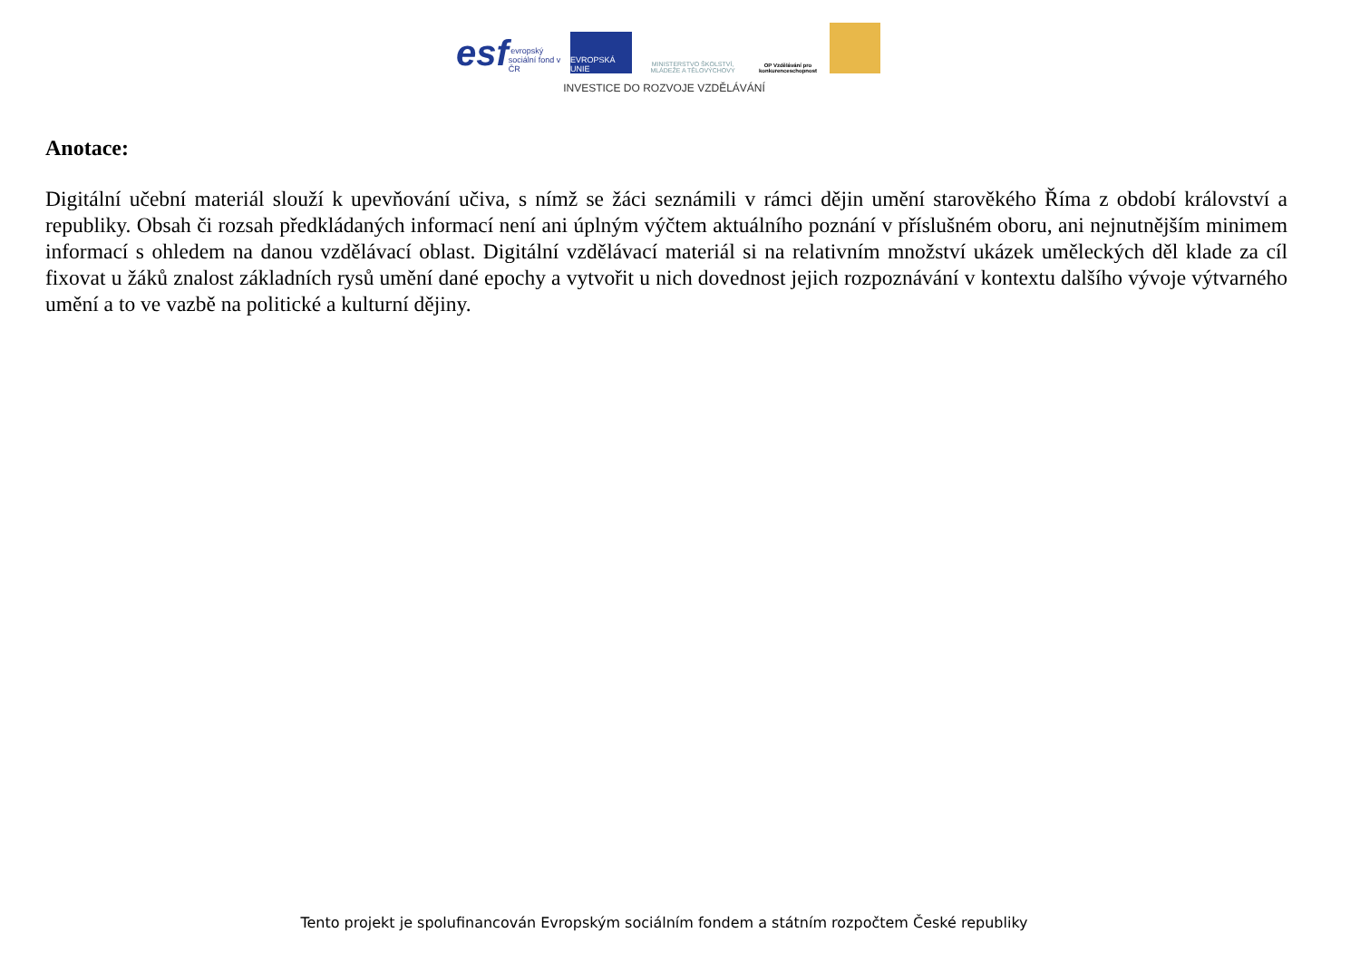esf evropský sociální fond v ČR
EVROPSKÁ UNIE
MINISTERSTVO ŠKOLSTVÍ, MLÁDEŽE A TĚLOVÝCHOVY
OP Vzdělávání pro konkurenceschopnost
INVESTICE DO ROZVOJE VZDĚLÁVÁNÍ
Anotace:
Digitální učební materiál slouží k upevňování učiva, s nímž se žáci seznámili v rámci dějin umění starověkého Říma z období království a republiky. Obsah či rozsah předkládaných informací není ani úplným výčtem aktuálního poznání v příslušném oboru, ani nejnutnějším minimem informací s ohledem na danou vzdělávací oblast. Digitální vzdělávací materiál si na relativním množství ukázek uměleckých děl klade za cíl fixovat u žáků znalost základních rysů umění dané epochy a vytvořit u nich dovednost jejich rozpoznávání v kontextu dalšího vývoje výtvarného umění a to ve vazbě na politické a kulturní dějiny.
Tento projekt je spolufinancován Evropským sociálním fondem a státním rozpočtem České republiky